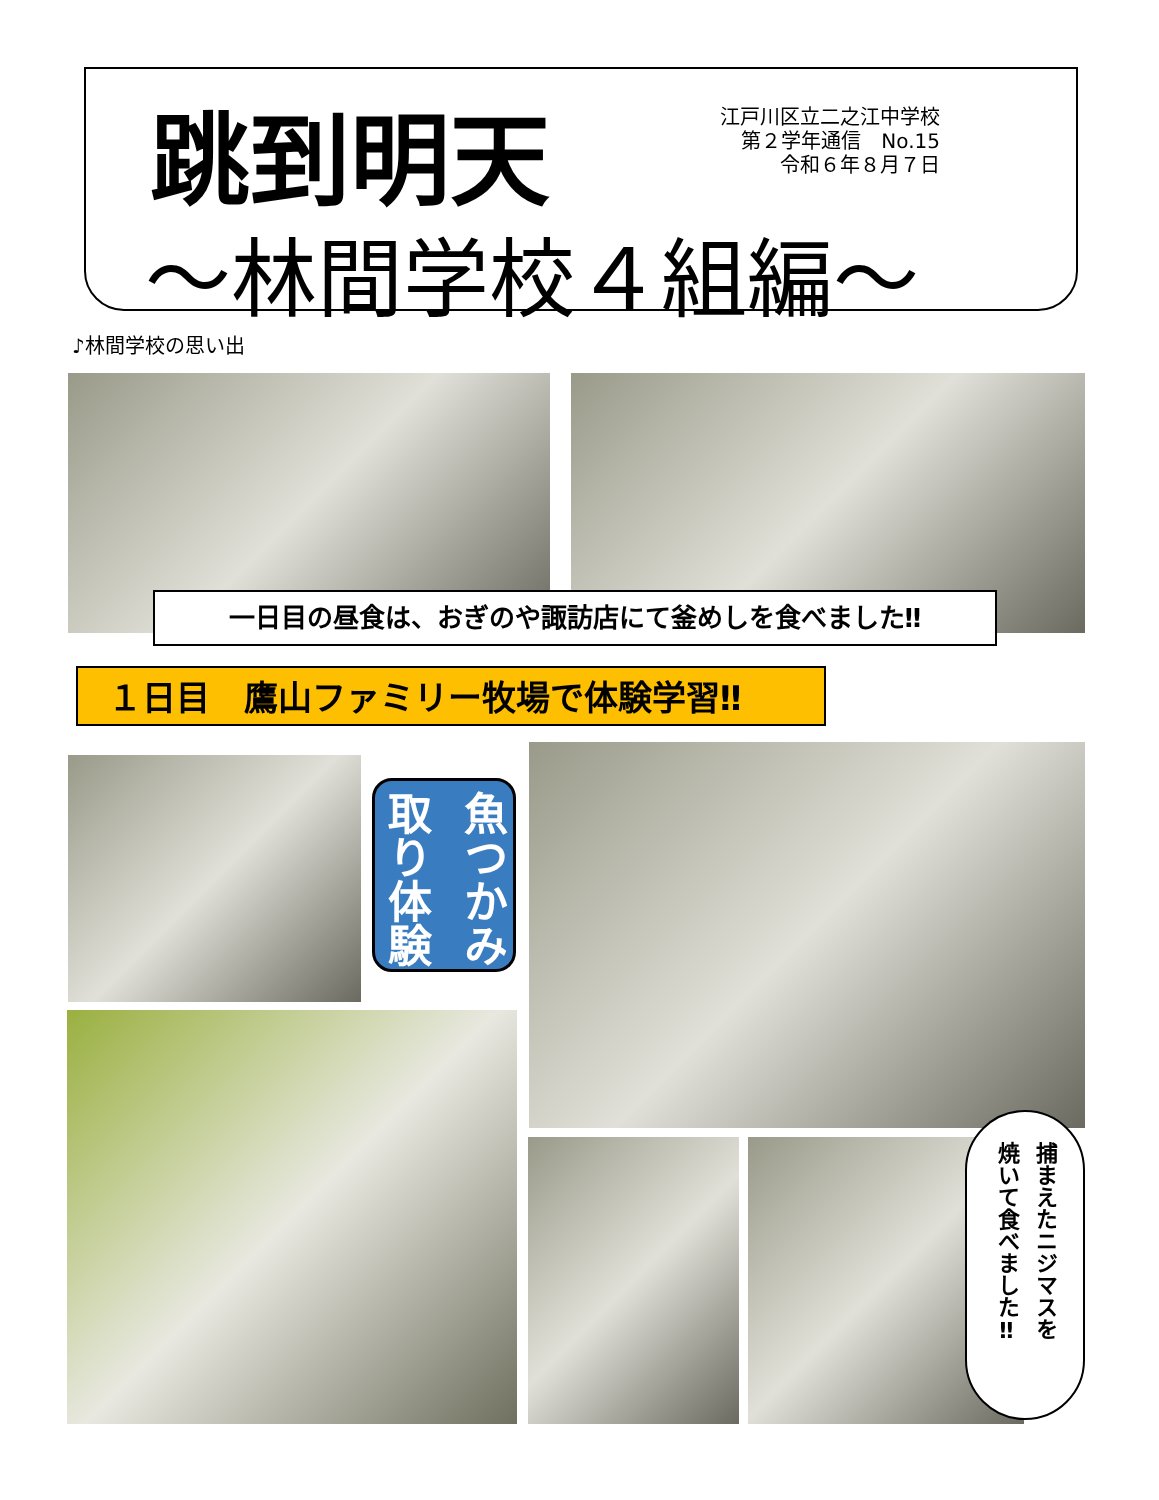跳到明天
江戸川区立二之江中学校
第２学年通信　No.15
令和６年８月７日
～林間学校４組編～
♪林間学校の思い出
一日目の昼食は、おぎのや諏訪店にて釜めしを食べました‼
１日目　鷹山ファミリー牧場で体験学習‼
魚つかみ 取り体験
捕まえたニジマスを 焼いて食べました‼